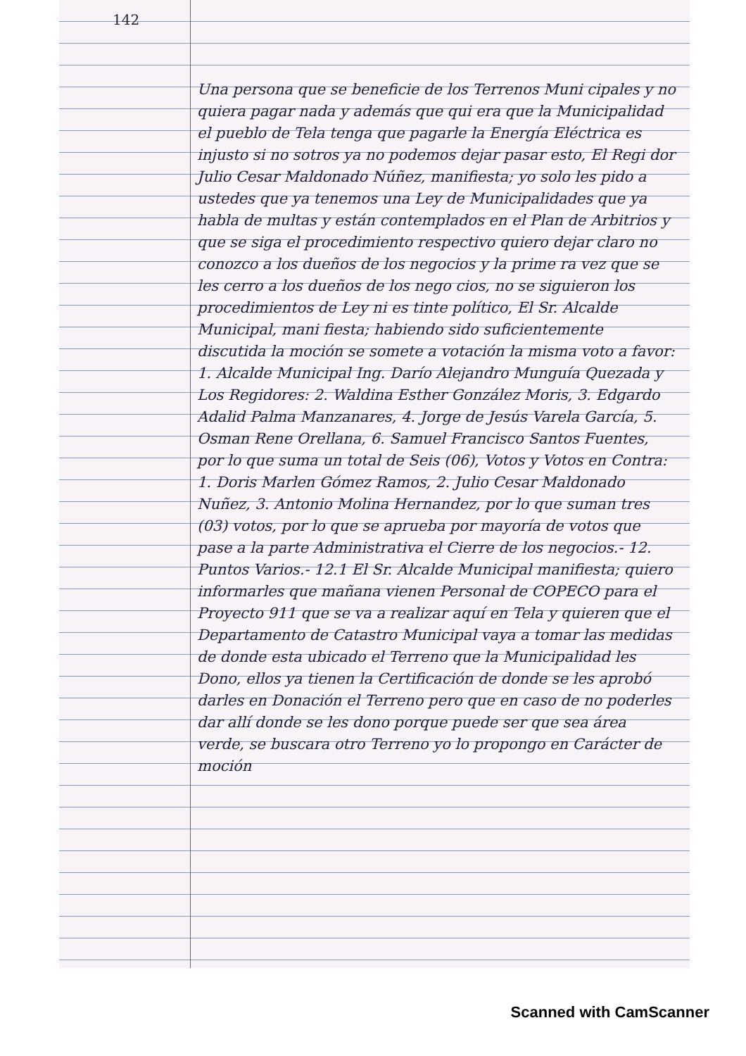142
Una persona que se beneficie de los Terrenos Muni cipales y no quiera pagar nada y además que qui era que la Municipalidad el pueblo de Tela tenga que pagarle la Energía Eléctrica es injusto si no sotros ya no podemos dejar pasar esto, El Regi dor Julio Cesar Maldonado Núñez, manifiesta; yo solo les pido a ustedes que ya tenemos una Ley de Municipalidades que ya habla de multas y están contemplados en el Plan de Arbitrios y que se siga el procedimiento respectivo quiero dejar claro no conozco a los dueños de los negocios y la prime ra vez que se les cerro a los dueños de los nego cios, no se siguieron los procedimientos de Ley ni es tinte político, El Sr. Alcalde Municipal, mani fiesta; habiendo sido suficientemente discutida la moción se somete a votación la misma voto a favor: 1. Alcalde Municipal Ing. Darío Alejandro Munguía Quezada y Los Regidores: 2. Waldina Esther González Moris, 3. Edgardo Adalid Palma Manzanares, 4. Jorge de Jesús Varela García, 5. Osman Rene Orellana, 6. Samuel Francisco Santos Fuentes, por lo que suma un total de Seis (06), Votos y Votos en Contra: 1. Doris Marlen Gómez Ramos, 2. Julio Cesar Maldonado Nuñez, 3. Antonio Molina Hernandez, por lo que suman tres (03) votos, por lo que se aprueba por mayoría de votos que pase a la parte Administrativa el Cierre de los negocios.- 12. Puntos Varios.- 12.1 El Sr. Alcalde Municipal manifiesta; quiero informarles que mañana vienen Personal de COPECO para el Proyecto 911 que se va a realizar aquí en Tela y quieren que el Departamento de Catastro Municipal vaya a tomar las medidas de donde esta ubicado el Terreno que la Municipalidad les Dono, ellos ya tienen la Certificación de donde se les aprobó darles en Donación el Terreno pero que en caso de no poderles dar allí donde se les dono porque puede ser que sea área verde, se buscara otro Terreno yo lo propongo en Carácter de moción
Scanned with CamScanner